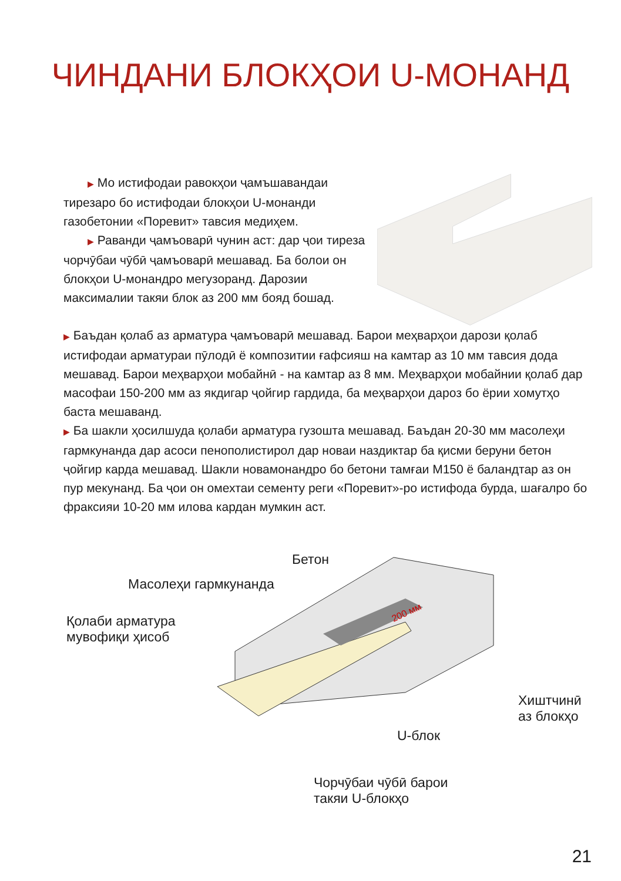ЧИНДАНИ БЛОКҲОИ U-МОНАНД
▶ Мо истифодаи равокҳои ҷамъшавандаи тирезаро бо истифодаи блокҳои U-монанди газобетонии «Поревит» тавсия медиҳем.
▶ Раванди ҷамъоварӣ чунин аст: дар ҷои тиреза чорчӯбаи чӯбӣ ҷамъоварӣ мешавад. Ба болои он блокҳои U-монандро мегузоранд. Дарозии максималии такяи блок аз 200 мм бояд бошад.
▶ Баъдан қолаб аз арматура ҷамъоварӣ мешавад. Барои меҳварҳои дарози қолаб истифодаи арматураи пӯлодӣ ё композитии ғафсияш на камтар аз 10 мм тавсия дода мешавад. Барои меҳварҳои мобайнӣ - на камтар аз 8 мм. Меҳварҳои мобайнии қолаб дар масофаи 150-200 мм аз якдигар ҷойгир гардида, ба меҳварҳои дароз бо ёрии хомутҳо баста мешаванд.
▶ Ба шакли ҳосилшуда қолаби арматура гузошта мешавад. Баъдан 20-30 мм масолеҳи гармкунанда дар асоси пенополистирол дар новаи наздиктар ба қисми беруни бетон ҷойгир карда мешавад. Шакли новамонандро бо бетони тамғаи М150 ё баландтар аз он пур мекунанд. Ба ҷои он омехтаи сементу реги «Поревит»-ро истифода бурда, шағалро бо фраксияи 10-20 мм илова кардан мумкин аст.
200 мм
Бетон
Масолеҳи гармкунанда
Қолаби арматура
мувофиқи ҳисоб
Хиштчинӣ
аз блокҳо
U-блок
Чорчӯбаи чӯбӣ барои
такяи U-блокҳо
21